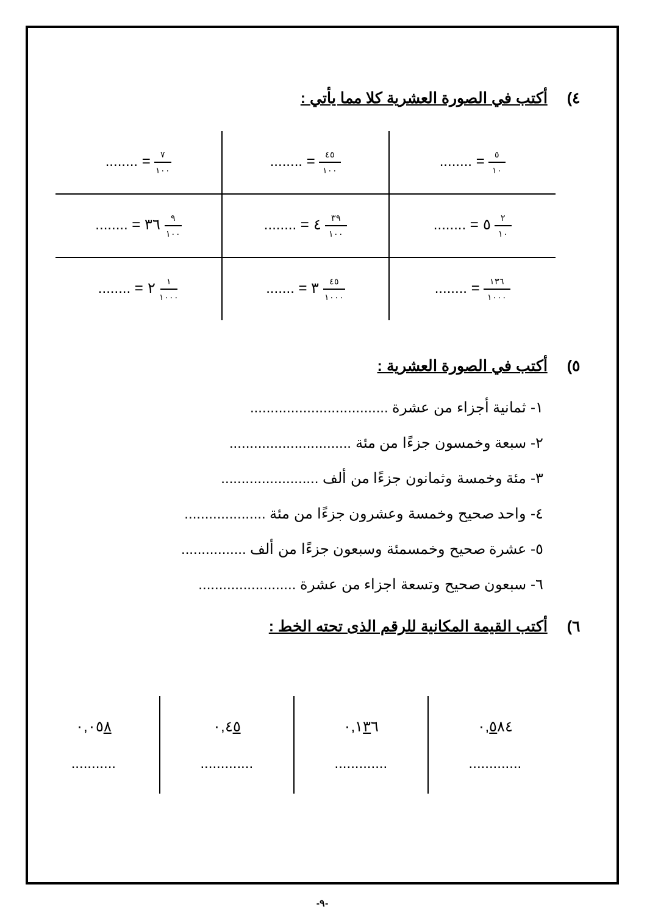٤) أكتب في الصورة العشرية كلا مما يأتي :
| ٥ ١٠ = ........ | ٤٥ ١٠٠ = ........ | ٧ ١٠٠ = ........ |
| ٢ ١٠ ٥ = ........ | ٣٩ ١٠٠ ٤ = ........ | ٩ ١٠٠ ٣٦ = ........ |
| ١٣٦ ١٠٠٠ = ........ | ٤٥ ١٠٠٠ ٣ = ....... | ١ ١٠٠٠ ٢ = ........ |
٥) أكتب في الصورة العشرية :
١- ثمانية أجزاء من عشرة ..................................
٢- سبعة وخمسون جزءًا من مئة ..............................
٣- مئة وخمسة وثمانون جزءًا من ألف ........................
٤- واحد صحيح وخمسة وعشرون جزءًا من مئة ....................
٥- عشرة صحيح وخمسمئة وسبعون جزءًا من ألف ................
٦- سبعون صحيح وتسعة اجزاء من عشرة ........................
٦) أكتب القيمة المكانية للرقم الذى تحته الخط :
| ٠, ٥ ٨٤ ............. | ٠,١ ٣ ٦ ............. | ٠,٤ ٥ ............. | ٠,٠٥ ٨ ........... |
-٩-